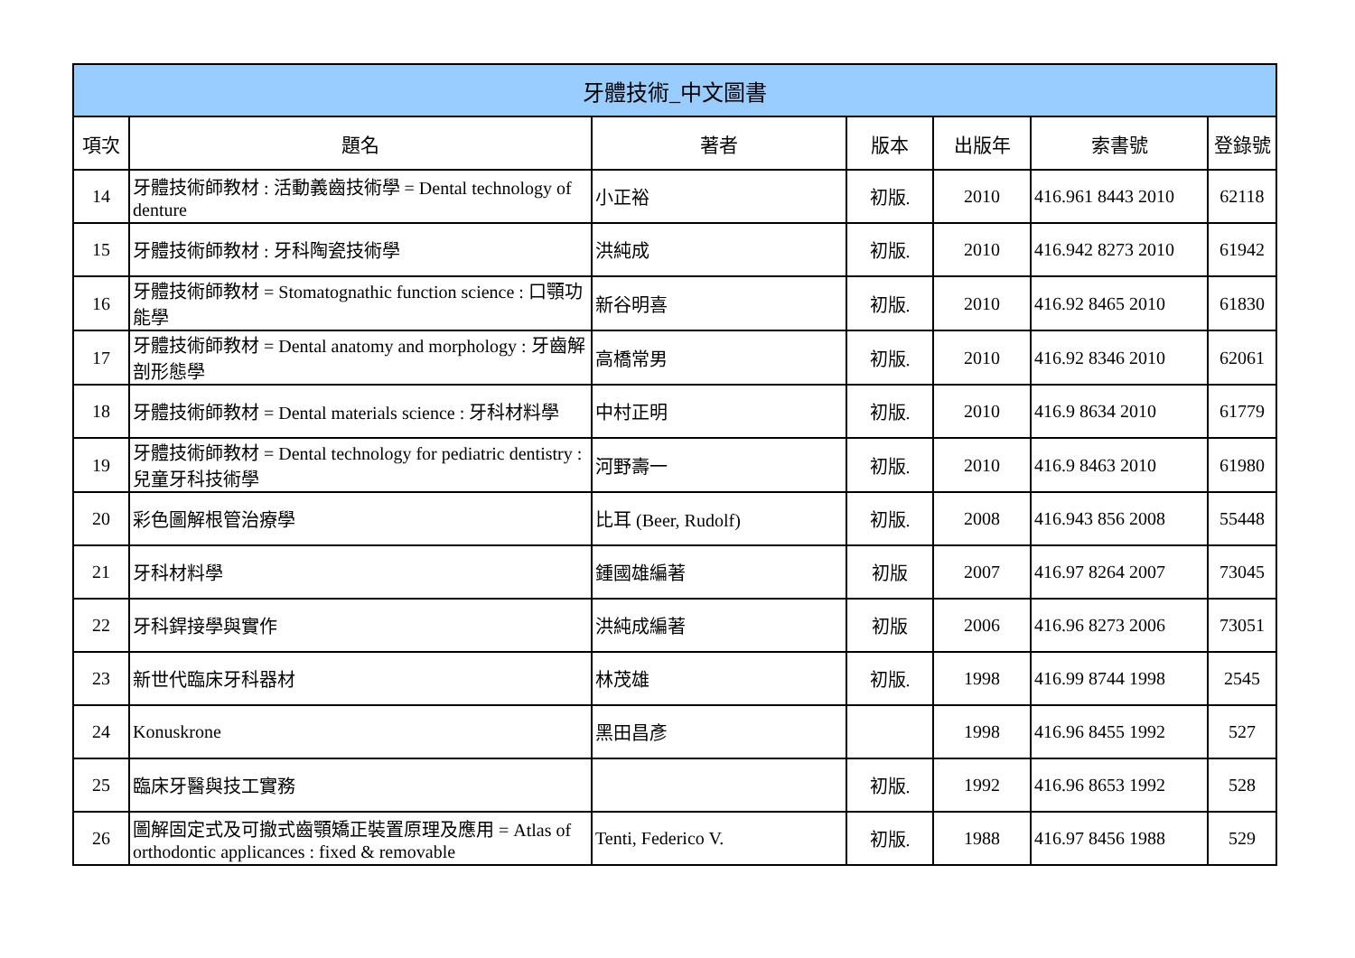| 牙體技術_中文圖書 | | | | | | |
| --- | --- | --- | --- | --- | --- | --- |
| 項次 | 題名 | 著者 | 版本 | 出版年 | 索書號 | 登錄號 |
| 14 | 牙體技術師教材 : 活動義齒技術學 = Dental technology of denture | 小正裕 | 初版. | 2010 | 416.961 8443 2010 | 62118 |
| 15 | 牙體技術師教材 : 牙科陶瓷技術學 | 洪純成 | 初版. | 2010 | 416.942 8273 2010 | 61942 |
| 16 | 牙體技術師教材 = Stomatognathic function science : 口顎功能學 | 新谷明喜 | 初版. | 2010 | 416.92 8465 2010 | 61830 |
| 17 | 牙體技術師教材 = Dental anatomy and morphology : 牙齒解剖形態學 | 高橋常男 | 初版. | 2010 | 416.92 8346 2010 | 62061 |
| 18 | 牙體技術師教材 = Dental materials science : 牙科材料學 | 中村正明 | 初版. | 2010 | 416.9 8634 2010 | 61779 |
| 19 | 牙體技術師教材 = Dental technology for pediatric dentistry : 兒童牙科技術學 | 河野壽一 | 初版. | 2010 | 416.9 8463 2010 | 61980 |
| 20 | 彩色圖解根管治療學 | 比耳 (Beer, Rudolf) | 初版. | 2008 | 416.943 856 2008 | 55448 |
| 21 | 牙科材料學 | 鍾國雄編著 | 初版 | 2007 | 416.97 8264 2007 | 73045 |
| 22 | 牙科銲接學與實作 | 洪純成編著 | 初版 | 2006 | 416.96 8273 2006 | 73051 |
| 23 | 新世代臨床牙科器材 | 林茂雄 | 初版. | 1998 | 416.99 8744 1998 | 2545 |
| 24 | Konuskrone | 黑田昌彥 | | 1998 | 416.96 8455 1992 | 527 |
| 25 | 臨床牙醫與技工實務 | | 初版. | 1992 | 416.96 8653 1992 | 528 |
| 26 | 圖解固定式及可撤式齒顎矯正裝置原理及應用 = Atlas of orthodontic applicances : fixed & removable | Tenti, Federico V. | 初版. | 1988 | 416.97 8456 1988 | 529 |